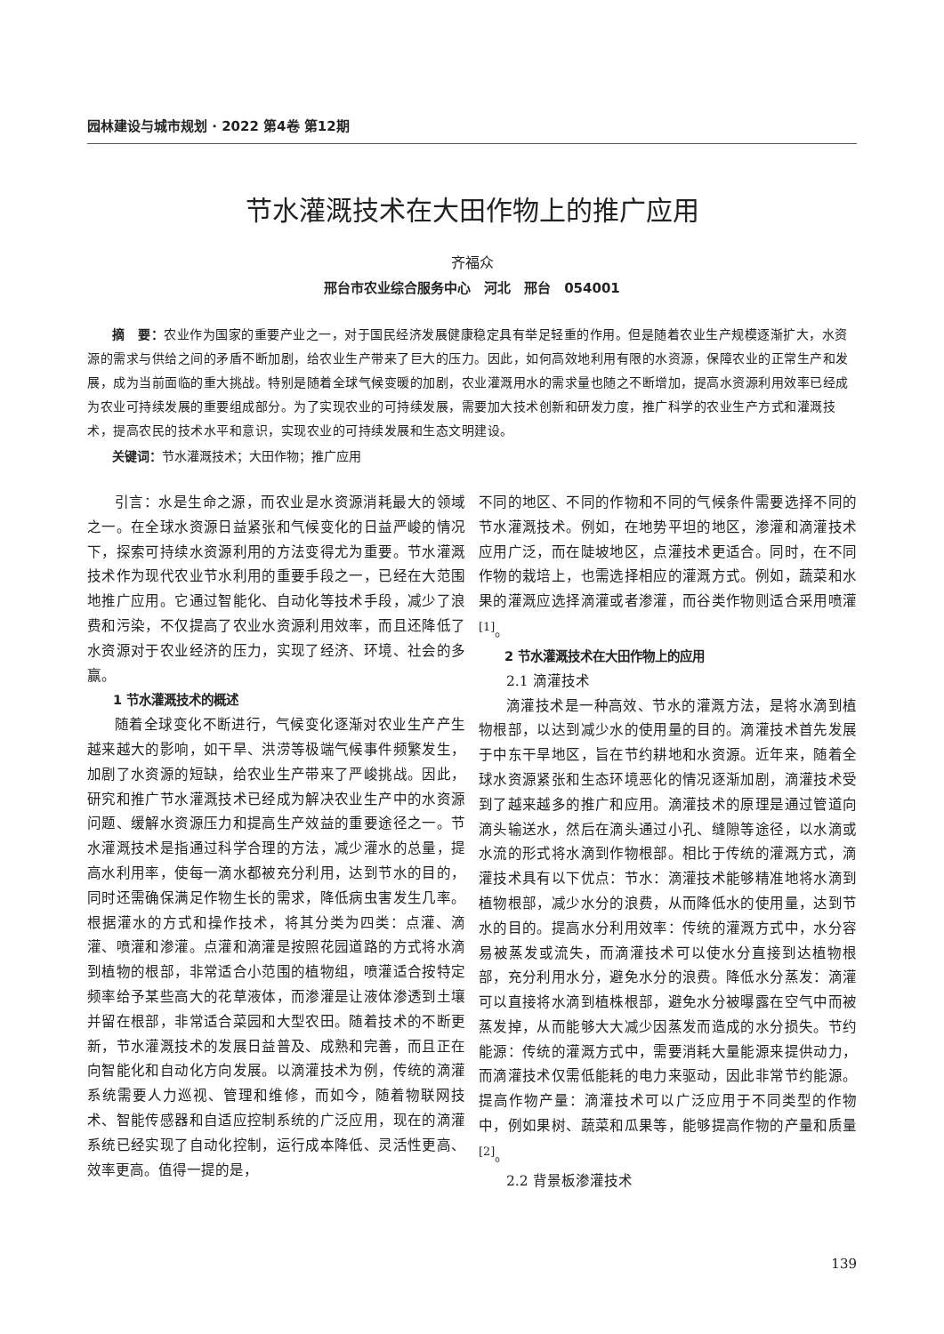园林建设与城市规划 · 2022 第4卷 第12期
节水灌溉技术在大田作物上的推广应用
齐福众
邢台市农业综合服务中心　河北　邢台　054001
摘　要：农业作为国家的重要产业之一，对于国民经济发展健康稳定具有举足轻重的作用。但是随着农业生产规模逐渐扩大，水资源的需求与供给之间的矛盾不断加剧，给农业生产带来了巨大的压力。因此，如何高效地利用有限的水资源，保障农业的正常生产和发展，成为当前面临的重大挑战。特别是随着全球气候变暖的加剧，农业灌溉用水的需求量也随之不断增加，提高水资源利用效率已经成为农业可持续发展的重要组成部分。为了实现农业的可持续发展，需要加大技术创新和研发力度，推广科学的农业生产方式和灌溉技术，提高农民的技术水平和意识，实现农业的可持续发展和生态文明建设。
关键词：节水灌溉技术；大田作物；推广应用
引言：水是生命之源，而农业是水资源消耗最大的领域之一。在全球水资源日益紧张和气候变化的日益严峻的情况下，探索可持续水资源利用的方法变得尤为重要。节水灌溉技术作为现代农业节水利用的重要手段之一，已经在大范围地推广应用。它通过智能化、自动化等技术手段，减少了浪费和污染，不仅提高了农业水资源利用效率，而且还降低了水资源对于农业经济的压力，实现了经济、环境、社会的多赢。
1 节水灌溉技术的概述
随着全球变化不断进行，气候变化逐渐对农业生产产生越来越大的影响，如干旱、洪涝等极端气候事件频繁发生，加剧了水资源的短缺，给农业生产带来了严峻挑战。因此，研究和推广节水灌溉技术已经成为解决农业生产中的水资源问题、缓解水资源压力和提高生产效益的重要途径之一。节水灌溉技术是指通过科学合理的方法，减少灌水的总量，提高水利用率，使每一滴水都被充分利用，达到节水的目的，同时还需确保满足作物生长的需求，降低病虫害发生几率。根据灌水的方式和操作技术，将其分类为四类：点灌、滴灌、喷灌和渗灌。点灌和滴灌是按照花园道路的方式将水滴到植物的根部，非常适合小范围的植物组，喷灌适合按特定频率给予某些高大的花草液体，而渗灌是让液体渗透到土壤并留在根部，非常适合菜园和大型农田。随着技术的不断更新，节水灌溉技术的发展日益普及、成熟和完善，而且正在向智能化和自动化方向发展。以滴灌技术为例，传统的滴灌系统需要人力巡视、管理和维修，而如今，随着物联网技术、智能传感器和自适应控制系统的广泛应用，现在的滴灌系统已经实现了自动化控制，运行成本降低、灵活性更高、效率更高。值得一提的是，
不同的地区、不同的作物和不同的气候条件需要选择不同的节水灌溉技术。例如，在地势平坦的地区，渗灌和滴灌技术应用广泛，而在陡坡地区，点灌技术更适合。同时，在不同作物的栽培上，也需选择相应的灌溉方式。例如，蔬菜和水果的灌溉应选择滴灌或者渗灌，而谷类作物则适合采用喷灌<sup>[1]</sup>。
2 节水灌溉技术在大田作物上的应用
2.1 滴灌技术
滴灌技术是一种高效、节水的灌溉方法，是将水滴到植物根部，以达到减少水的使用量的目的。滴灌技术首先发展于中东干旱地区，旨在节约耕地和水资源。近年来，随着全球水资源紧张和生态环境恶化的情况逐渐加剧，滴灌技术受到了越来越多的推广和应用。滴灌技术的原理是通过管道向滴头输送水，然后在滴头通过小孔、缝隙等途径，以水滴或水流的形式将水滴到作物根部。相比于传统的灌溉方式，滴灌技术具有以下优点：节水：滴灌技术能够精准地将水滴到植物根部，减少水分的浪费，从而降低水的使用量，达到节水的目的。提高水分利用效率：传统的灌溉方式中，水分容易被蒸发或流失，而滴灌技术可以使水分直接到达植物根部，充分利用水分，避免水分的浪费。降低水分蒸发：滴灌可以直接将水滴到植株根部，避免水分被曝露在空气中而被蒸发掉，从而能够大大减少因蒸发而造成的水分损失。节约能源：传统的灌溉方式中，需要消耗大量能源来提供动力，而滴灌技术仅需低能耗的电力来驱动，因此非常节约能源。提高作物产量：滴灌技术可以广泛应用于不同类型的作物中，例如果树、蔬菜和瓜果等，能够提高作物的产量和质量<sup>[2]</sup>。
2.2 背景板渗灌技术
139